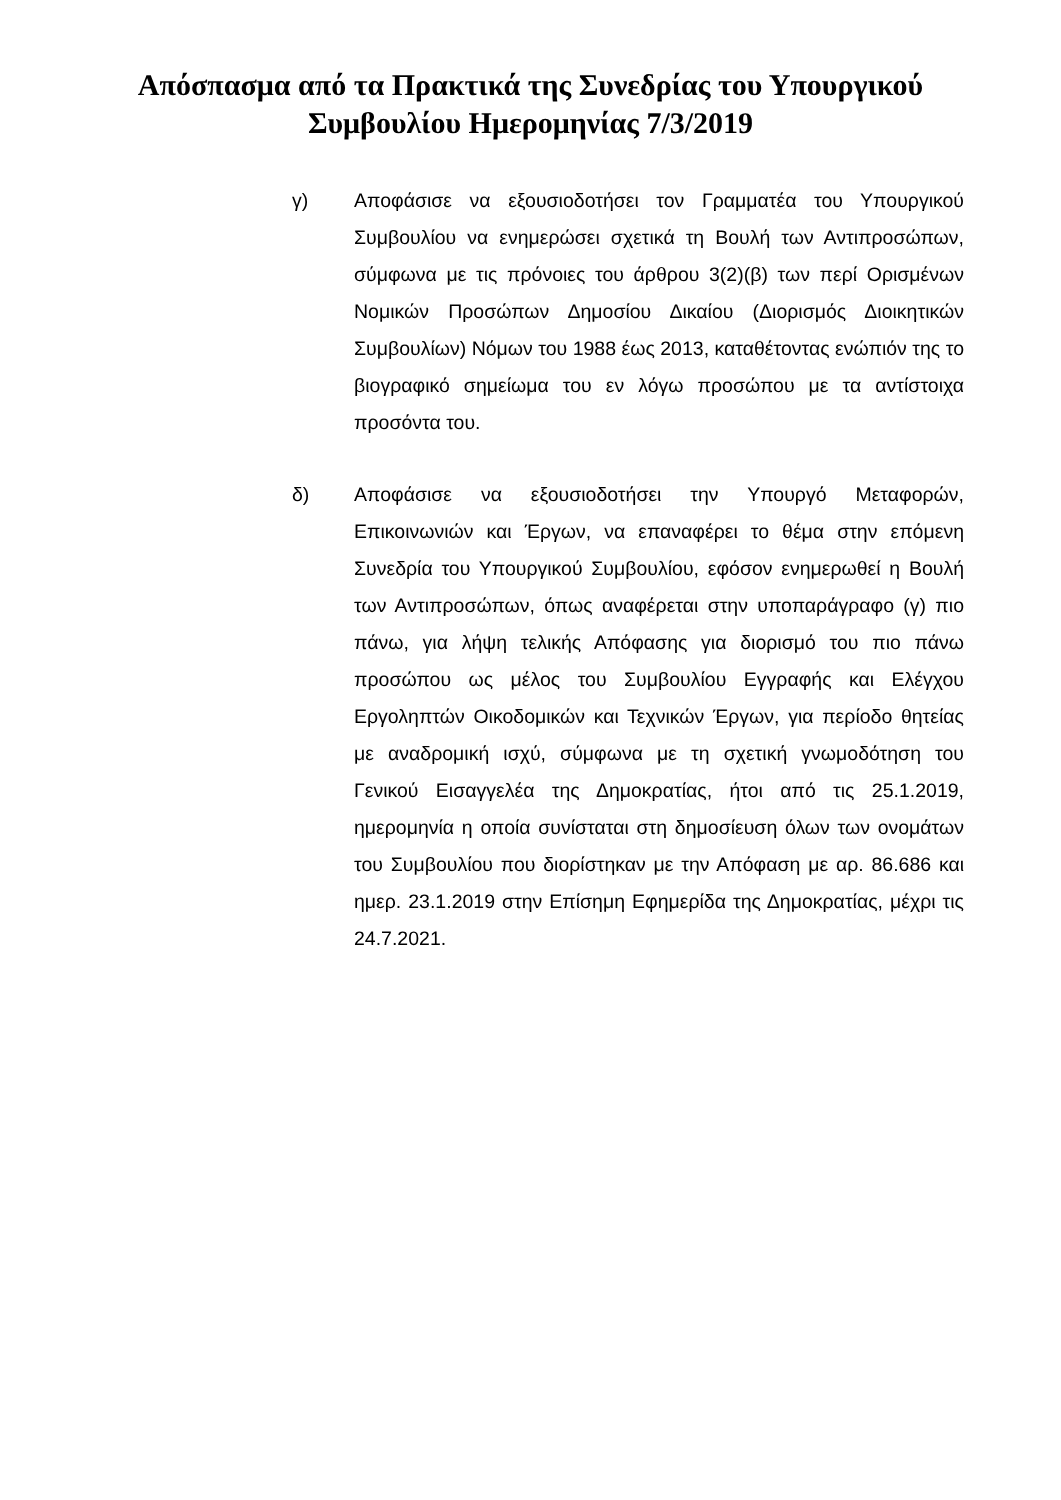Απόσπασμα από τα Πρακτικά της Συνεδρίας του Υπουργικού
Συμβουλίου Ημερομηνίας 7/3/2019
γ) Αποφάσισε να εξουσιοδοτήσει τον Γραμματέα του Υπουργικού Συμβουλίου να ενημερώσει σχετικά τη Βουλή των Αντιπροσώπων, σύμφωνα με τις πρόνοιες του άρθρου 3(2)(β) των περί Ορισμένων Νομικών Προσώπων Δημοσίου Δικαίου (Διορισμός Διοικητικών Συμβουλίων) Νόμων του 1988 έως 2013, καταθέτοντας ενώπιόν της το βιογραφικό σημείωμα του εν λόγω προσώπου με τα αντίστοιχα προσόντα του.
δ) Αποφάσισε να εξουσιοδοτήσει την Υπουργό Μεταφορών, Επικοινωνιών και Έργων, να επαναφέρει το θέμα στην επόμενη Συνεδρία του Υπουργικού Συμβουλίου, εφόσον ενημερωθεί η Βουλή των Αντιπροσώπων, όπως αναφέρεται στην υποπαράγραφο (γ) πιο πάνω, για λήψη τελικής Απόφασης για διορισμό του πιο πάνω προσώπου ως μέλος του Συμβουλίου Εγγραφής και Ελέγχου Εργοληπτών Οικοδομικών και Τεχνικών Έργων, για περίοδο θητείας με αναδρομική ισχύ, σύμφωνα με τη σχετική γνωμοδότηση του Γενικού Εισαγγελέα της Δημοκρατίας, ήτοι από τις 25.1.2019, ημερομηνία η οποία συνίσταται στη δημοσίευση όλων των ονομάτων του Συμβουλίου που διορίστηκαν με την Απόφαση με αρ. 86.686 και ημερ. 23.1.2019 στην Επίσημη Εφημερίδα της Δημοκρατίας, μέχρι τις 24.7.2021.